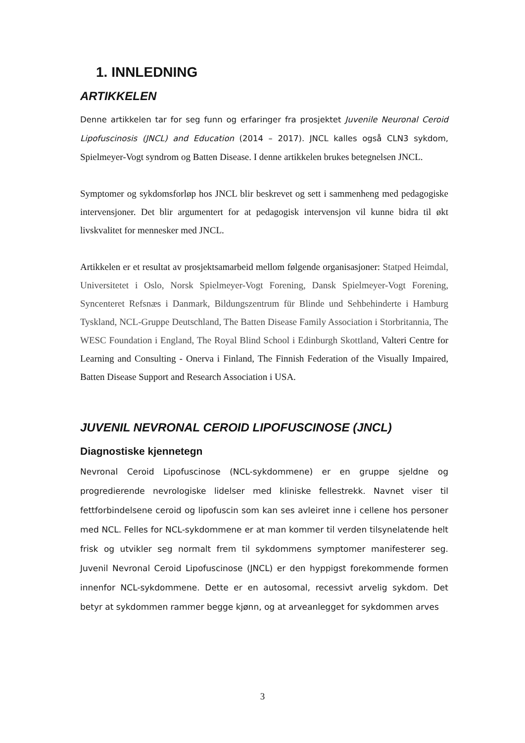1. INNLEDNING
ARTIKKELEN
Denne artikkelen tar for seg funn og erfaringer fra prosjektet Juvenile Neuronal Ceroid Lipofuscinosis (JNCL) and Education (2014 – 2017). JNCL kalles også CLN3 sykdom, Spielmeyer-Vogt syndrom og Batten Disease. I denne artikkelen brukes betegnelsen JNCL.
Symptomer og sykdomsforløp hos JNCL blir beskrevet og sett i sammenheng med pedagogiske intervensjoner. Det blir argumentert for at pedagogisk intervensjon vil kunne bidra til økt livskvalitet for mennesker med JNCL.
Artikkelen er et resultat av prosjektsamarbeid mellom følgende organisasjoner: Statped Heimdal, Universitetet i Oslo, Norsk Spielmeyer-Vogt Forening, Dansk Spielmeyer-Vogt Forening, Syncenteret Refsnæs i Danmark, Bildungszentrum für Blinde und Sehbehinderte i Hamburg Tyskland, NCL-Gruppe Deutschland, The Batten Disease Family Association i Storbritannia, The WESC Foundation i England, The Royal Blind School i Edinburgh Skottland, Valteri Centre for Learning and Consulting - Onerva i Finland, The Finnish Federation of the Visually Impaired, Batten Disease Support and Research Association i USA.
JUVENIL NEVRONAL CEROID LIPOFUSCINOSE (JNCL)
Diagnostiske kjennetegn
Nevronal Ceroid Lipofuscinose (NCL-sykdommene) er en gruppe sjeldne og progredierende nevrologiske lidelser med kliniske fellestrekk. Navnet viser til fettforbindelsene ceroid og lipofuscin som kan ses avleiret inne i cellene hos personer med NCL. Felles for NCL-sykdommene er at man kommer til verden tilsynelatende helt frisk og utvikler seg normalt frem til sykdommens symptomer manifesterer seg. Juvenil Nevronal Ceroid Lipofuscinose (JNCL) er den hyppigst forekommende formen innenfor NCL-sykdommene. Dette er en autosomal, recessivt arvelig sykdom. Det betyr at sykdommen rammer begge kjønn, og at arveanlegget for sykdommen arves
3